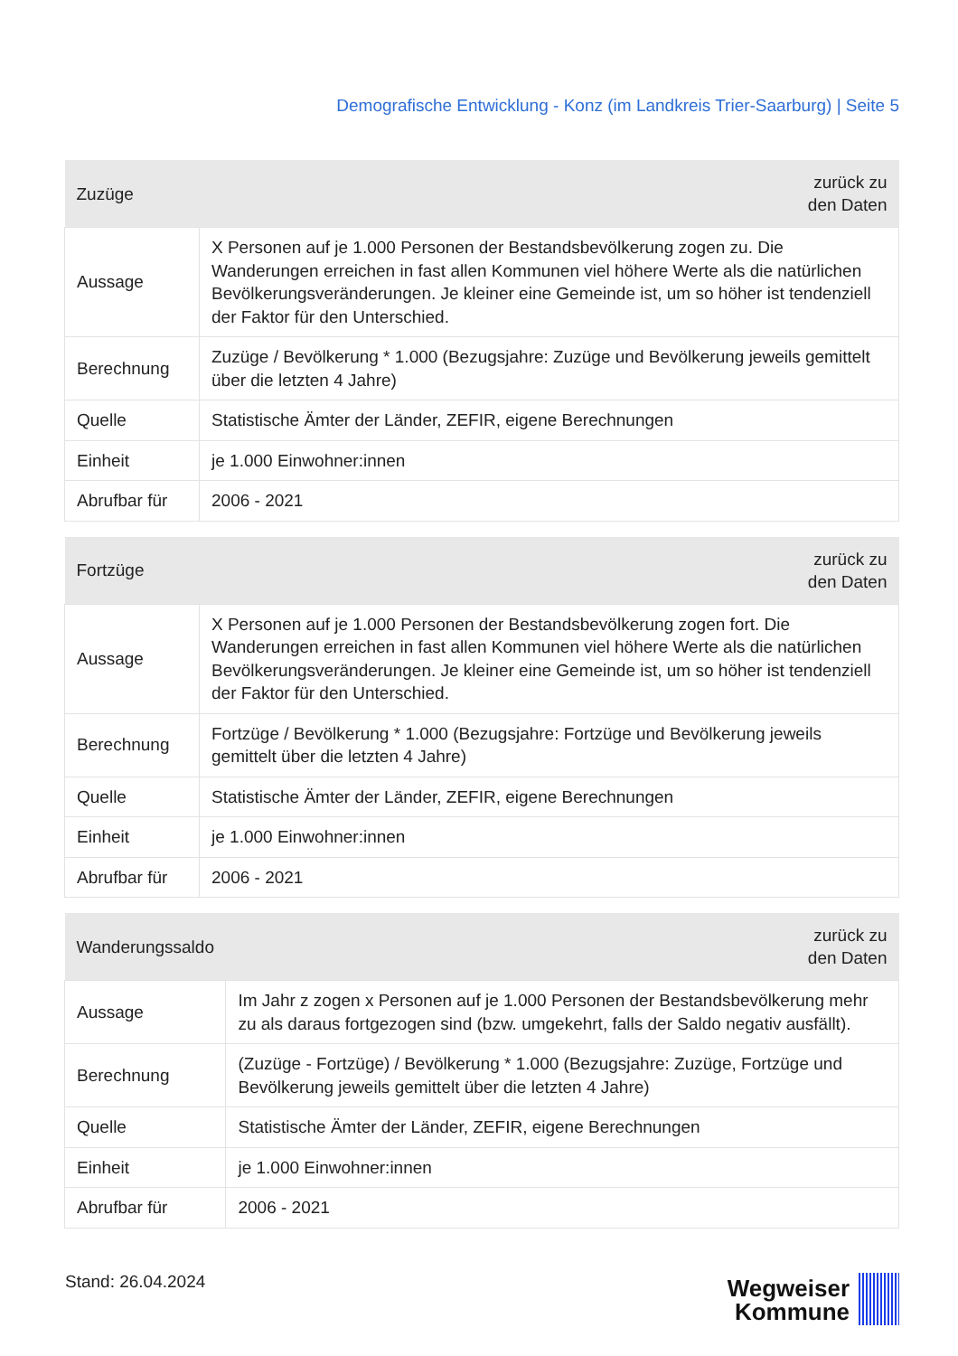Demografische Entwicklung - Konz (im Landkreis Trier-Saarburg) | Seite 5
| Zuzüge | zurück zu den Daten |
| --- | --- |
| Aussage | X Personen auf je 1.000 Personen der Bestandsbevölkerung zogen zu. Die Wanderungen erreichen in fast allen Kommunen viel höhere Werte als die natürlichen Bevölkerungsveränderungen. Je kleiner eine Gemeinde ist, um so höher ist tendenziell der Faktor für den Unterschied. |
| Berechnung | Zuzüge / Bevölkerung * 1.000 (Bezugsjahre: Zuzüge und Bevölkerung jeweils gemittelt über die letzten 4 Jahre) |
| Quelle | Statistische Ämter der Länder, ZEFIR, eigene Berechnungen |
| Einheit | je 1.000 Einwohner:innen |
| Abrufbar für | 2006 - 2021 |
| Fortzüge | zurück zu den Daten |
| --- | --- |
| Aussage | X Personen auf je 1.000 Personen der Bestandsbevölkerung zogen fort. Die Wanderungen erreichen in fast allen Kommunen viel höhere Werte als die natürlichen Bevölkerungsveränderungen. Je kleiner eine Gemeinde ist, um so höher ist tendenziell der Faktor für den Unterschied. |
| Berechnung | Fortzüge / Bevölkerung * 1.000 (Bezugsjahre: Fortzüge und Bevölkerung jeweils gemittelt über die letzten 4 Jahre) |
| Quelle | Statistische Ämter der Länder, ZEFIR, eigene Berechnungen |
| Einheit | je 1.000 Einwohner:innen |
| Abrufbar für | 2006 - 2021 |
| Wanderungssaldo | zurück zu den Daten |
| --- | --- |
| Aussage | Im Jahr z zogen x Personen auf je 1.000 Personen der Bestandsbevölkerung mehr zu als daraus fortgezogen sind (bzw. umgekehrt, falls der Saldo negativ ausfällt). |
| Berechnung | (Zuzüge - Fortzüge) / Bevölkerung * 1.000 (Bezugsjahre: Zuzüge, Fortzüge und Bevölkerung jeweils gemittelt über die letzten 4 Jahre) |
| Quelle | Statistische Ämter der Länder, ZEFIR, eigene Berechnungen |
| Einheit | je 1.000 Einwohner:innen |
| Abrufbar für | 2006 - 2021 |
Stand: 26.04.2024
Wegweiser
Kommune